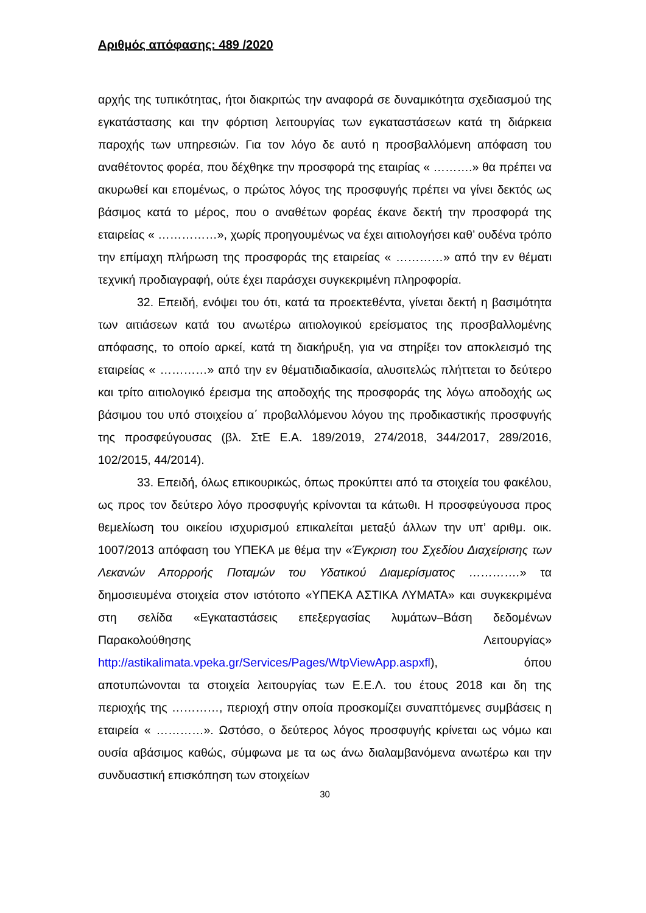Αριθμός απόφασης: 489 /2020
αρχής της τυπικότητας, ήτοι διακριτώς την αναφορά σε δυναμικότητα σχεδιασμού της εγκατάστασης και την φόρτιση λειτουργίας των εγκαταστάσεων κατά τη διάρκεια παροχής των υπηρεσιών. Για τον λόγο δε αυτό η προσβαλλόμενη απόφαση του αναθέτοντος φορέα, που δέχθηκε την προσφορά της εταιρίας « ……….» θα πρέπει να ακυρωθεί και επομένως, ο πρώτος λόγος της προσφυγής πρέπει να γίνει δεκτός ως βάσιμος κατά το μέρος, που ο αναθέτων φορέας έκανε δεκτή την προσφορά της εταιρείας « ……………», χωρίς προηγουμένως να έχει αιτιολογήσει καθ’ ουδένα τρόπο την επίμαχη πλήρωση της προσφοράς της εταιρείας « …………» από την εν θέματι τεχνική προδιαγραφή, ούτε έχει παράσχει συγκεκριμένη πληροφορία.
32. Επειδή, ενόψει του ότι, κατά τα προεκτεθέντα, γίνεται δεκτή η βασιμότητα των αιτιάσεων κατά του ανωτέρω αιτιολογικού ερείσματος της προσβαλλομένης απόφασης, το οποίο αρκεί, κατά τη διακήρυξη, για να στηρίξει τον αποκλεισμό της εταιρείας « …………» από την εν θέματιδιαδικασία, αλυσιτελώς πλήττεται το δεύτερο και τρίτο αιτιολογικό έρεισμα της αποδοχής της προσφοράς της λόγω αποδοχής ως βάσιμου του υπό στοιχείου α΄ προβαλλόμενου λόγου της προδικαστικής προσφυγής της προσφεύγουσας (βλ. ΣτΕ Ε.Α. 189/2019, 274/2018, 344/2017, 289/2016, 102/2015, 44/2014).
33. Επειδή, όλως επικουρικώς, όπως προκύπτει από τα στοιχεία του φακέλου, ως προς τον δεύτερο λόγο προσφυγής κρίνονται τα κάτωθι. Η προσφεύγουσα προς θεμελίωση του οικείου ισχυρισμού επικαλείται μεταξύ άλλων την υπ’ αριθμ. οικ. 1007/2013 απόφαση του ΥΠΕΚΑ με θέμα την «Έγκριση του Σχεδίου Διαχείρισης των Λεκανών Απορροής Ποταμών του Υδατικού Διαμερίσματος ………….» τα δημοσιευμένα στοιχεία στον ιστότοπο «ΥΠΕΚΑ ΑΣΤΙΚΑ ΛΥΜΑΤΑ» και συγκεκριμένα στη σελίδα «Εγκαταστάσεις επεξεργασίας λυμάτων–Βάση δεδομένων Παρακολούθησης Λειτουργίας» http://astikalimata.vpeka.gr/Services/Pages/WtpViewApp.aspxfl), όπου αποτυπώνονται τα στοιχεία λειτουργίας των Ε.Ε.Λ. του έτους 2018 και δη της περιοχής της …………, περιοχή στην οποία προσκομίζει συναπτόμενες συμβάσεις η εταιρεία « …………». Ωστόσο, ο δεύτερος λόγος προσφυγής κρίνεται ως νόμω και ουσία αβάσιμος καθώς, σύμφωνα με τα ως άνω διαλαμβανόμενα ανωτέρω και την συνδυαστική επισκόπηση των στοιχείων
30